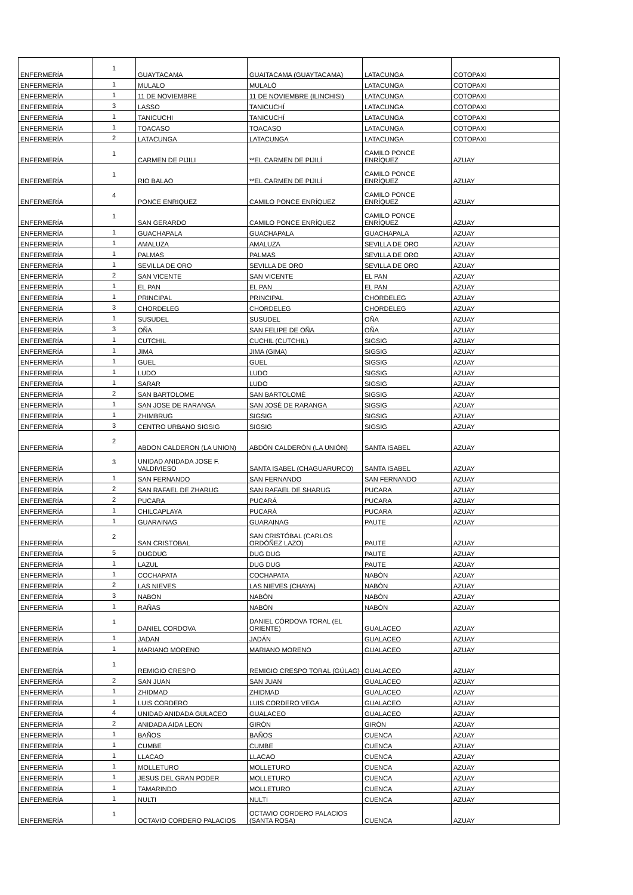| ENFERMERÍA | 1 | GUAYTACAMA | GUAITACAMA (GUAYTACAMA) | LATACUNGA | COTOPAXI |
| ENFERMERÍA | 1 | MULALO | MULALÓ | LATACUNGA | COTOPAXI |
| ENFERMERÍA | 1 | 11 DE NOVIEMBRE | 11 DE NOVIEMBRE (ILINCHISI) | LATACUNGA | COTOPAXI |
| ENFERMERÍA | 3 | LASSO | TANICUCHÍ | LATACUNGA | COTOPAXI |
| ENFERMERÍA | 1 | TANICUCHI | TANICUCHÍ | LATACUNGA | COTOPAXI |
| ENFERMERÍA | 1 | TOACASO | TOACASO | LATACUNGA | COTOPAXI |
| ENFERMERÍA | 2 | LATACUNGA | LATACUNGA | LATACUNGA | COTOPAXI |
| ENFERMERÍA | 1 | CARMEN DE PIJILI | **EL CARMEN DE PIJILÍ | CAMILO PONCE ENRÍQUEZ | AZUAY |
| ENFERMERÍA | 1 | RIO BALAO | **EL CARMEN DE PIJILÍ | CAMILO PONCE ENRÍQUEZ | AZUAY |
| ENFERMERÍA | 4 | PONCE ENRIQUEZ | CAMILO PONCE ENRÍQUEZ | CAMILO PONCE ENRÍQUEZ | AZUAY |
| ENFERMERÍA | 1 | SAN GERARDO | CAMILO PONCE ENRÍQUEZ | CAMILO PONCE ENRÍQUEZ | AZUAY |
| ENFERMERÍA | 1 | GUACHAPALA | GUACHAPALA | GUACHAPALA | AZUAY |
| ENFERMERÍA | 1 | AMALUZA | AMALUZA | SEVILLA DE ORO | AZUAY |
| ENFERMERÍA | 1 | PALMAS | PALMAS | SEVILLA DE ORO | AZUAY |
| ENFERMERÍA | 1 | SEVILLA DE ORO | SEVILLA DE ORO | SEVILLA DE ORO | AZUAY |
| ENFERMERÍA | 2 | SAN VICENTE | SAN VICENTE | EL PAN | AZUAY |
| ENFERMERÍA | 1 | EL PAN | EL PAN | EL PAN | AZUAY |
| ENFERMERÍA | 1 | PRINCIPAL | PRINCIPAL | CHORDELEG | AZUAY |
| ENFERMERÍA | 3 | CHORDELEG | CHORDELEG | CHORDELEG | AZUAY |
| ENFERMERÍA | 1 | SUSUDEL | SUSUDEL | OÑA | AZUAY |
| ENFERMERÍA | 3 | OÑA | SAN FELIPE DE OÑA | OÑA | AZUAY |
| ENFERMERÍA | 1 | CUTCHIL | CUCHIL (CUTCHIL) | SIGSIG | AZUAY |
| ENFERMERÍA | 1 | JIMA | JIMA (GIMA) | SIGSIG | AZUAY |
| ENFERMERÍA | 1 | GUEL | GUEL | SIGSIG | AZUAY |
| ENFERMERÍA | 1 | LUDO | LUDO | SIGSIG | AZUAY |
| ENFERMERÍA | 1 | SARAR | LUDO | SIGSIG | AZUAY |
| ENFERMERÍA | 2 | SAN BARTOLOME | SAN BARTOLOMÉ | SIGSIG | AZUAY |
| ENFERMERÍA | 1 | SAN JOSE DE RARANGA | SAN JOSÉ DE RARANGA | SIGSIG | AZUAY |
| ENFERMERÍA | 1 | ZHIMBRUG | SIGSIG | SIGSIG | AZUAY |
| ENFERMERÍA | 3 | CENTRO URBANO SIGSIG | SIGSIG | SIGSIG | AZUAY |
| ENFERMERÍA | 2 | ABDON CALDERON (LA UNION) | ABDÓN CALDERÓN (LA UNIÓN) | SANTA ISABEL | AZUAY |
| ENFERMERÍA | 3 | UNIDAD ANIDADA JOSE F. VALDIVIESO | SANTA ISABEL (CHAGUARURCO) | SANTA ISABEL | AZUAY |
| ENFERMERÍA | 1 | SAN FERNANDO | SAN FERNANDO | SAN FERNANDO | AZUAY |
| ENFERMERÍA | 2 | SAN RAFAEL DE ZHARUG | SAN RAFAEL DE SHARUG | PUCARA | AZUAY |
| ENFERMERÍA | 2 | PUCARA | PUCARÁ | PUCARA | AZUAY |
| ENFERMERÍA | 1 | CHILCAPLAYA | PUCARÁ | PUCARA | AZUAY |
| ENFERMERÍA | 1 | GUARAINAG | GUARAINAG | PAUTE | AZUAY |
| ENFERMERÍA | 2 | SAN CRISTOBAL | SAN CRISTÓBAL (CARLOS ORDÓÑEZ LAZO) | PAUTE | AZUAY |
| ENFERMERÍA | 5 | DUGDUG | DUG DUG | PAUTE | AZUAY |
| ENFERMERÍA | 1 | LAZUL | DUG DUG | PAUTE | AZUAY |
| ENFERMERÍA | 1 | COCHAPATA | COCHAPATA | NABÓN | AZUAY |
| ENFERMERÍA | 2 | LAS NIEVES | LAS NIEVES (CHAYA) | NABÓN | AZUAY |
| ENFERMERÍA | 3 | NABON | NABÓN | NABÓN | AZUAY |
| ENFERMERÍA | 1 | RAÑAS | NABÓN | NABÓN | AZUAY |
| ENFERMERÍA | 1 | DANIEL CORDOVA | DANIEL CÓRDOVA TORAL (EL ORIENTE) | GUALACEO | AZUAY |
| ENFERMERÍA | 1 | JADAN | JADÁN | GUALACEO | AZUAY |
| ENFERMERÍA | 1 | MARIANO MORENO | MARIANO MORENO | GUALACEO | AZUAY |
| ENFERMERÍA | 1 | REMIGIO CRESPO | REMIGIO CRESPO TORAL (GÚLAG) | GUALACEO | AZUAY |
| ENFERMERÍA | 2 | SAN JUAN | SAN JUAN | GUALACEO | AZUAY |
| ENFERMERÍA | 1 | ZHIDMAD | ZHIDMAD | GUALACEO | AZUAY |
| ENFERMERÍA | 1 | LUIS CORDERO | LUIS CORDERO VEGA | GUALACEO | AZUAY |
| ENFERMERÍA | 4 | UNIDAD ANIDADA GULACEO | GUALACEO | GUALACEO | AZUAY |
| ENFERMERÍA | 2 | ANIDADA AIDA LEON | GIRÓN | GIRÓN | AZUAY |
| ENFERMERÍA | 1 | BAÑOS | BAÑOS | CUENCA | AZUAY |
| ENFERMERÍA | 1 | CUMBE | CUMBE | CUENCA | AZUAY |
| ENFERMERÍA | 1 | LLACAO | LLACAO | CUENCA | AZUAY |
| ENFERMERÍA | 1 | MOLLETURO | MOLLETURO | CUENCA | AZUAY |
| ENFERMERÍA | 1 | JESUS DEL GRAN PODER | MOLLETURO | CUENCA | AZUAY |
| ENFERMERÍA | 1 | TAMARINDO | MOLLETURO | CUENCA | AZUAY |
| ENFERMERÍA | 1 | NULTI | NULTI | CUENCA | AZUAY |
| ENFERMERÍA | 1 | OCTAVIO CORDERO PALACIOS | OCTAVIO CORDERO PALACIOS (SANTA ROSA) | CUENCA | AZUAY |